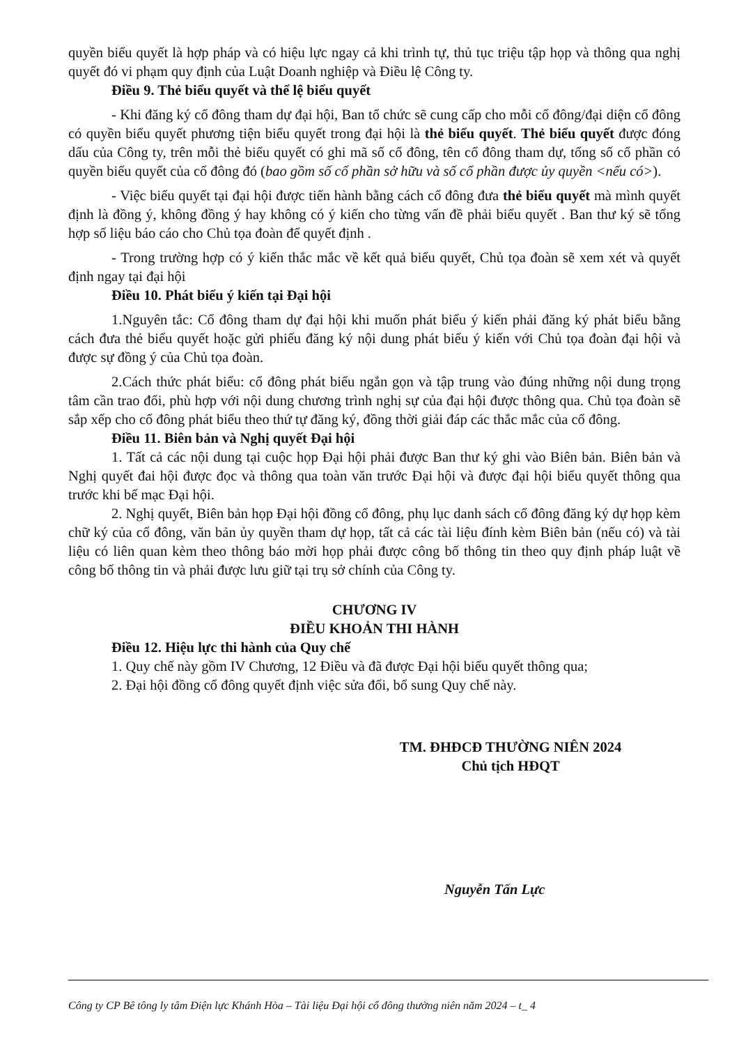quyền biểu quyết là hợp pháp và có hiệu lực ngay cả khi trình tự, thủ tục triệu tập họp và thông qua nghị quyết đó vi phạm quy định của Luật Doanh nghiệp và Điều lệ Công ty.
Điều 9. Thẻ biểu quyết và thể lệ biểu quyết
- Khi đăng ký cổ đông tham dự đại hội, Ban tổ chức sẽ cung cấp cho mỗi cổ đông/đại diện cổ đông có quyền biểu quyết phương tiện biểu quyết trong đại hội là thẻ biểu quyết. Thẻ biểu quyết được đóng dấu của Công ty, trên mỗi thẻ biểu quyết có ghi mã số cổ đông, tên cổ đông tham dự, tổng số cổ phần có quyền biểu quyết của cổ đông đó (bao gồm số cổ phần sở hữu và số cổ phần được ủy quyền <nếu có>).
- Việc biểu quyết tại đại hội được tiến hành bằng cách cổ đông đưa thẻ biểu quyết mà mình quyết định là đồng ý, không đồng ý hay không có ý kiến cho từng vấn đề phải biểu quyết . Ban thư ký sẽ tổng hợp số liệu báo cáo cho Chủ tọa đoàn để quyết định .
- Trong trường hợp có ý kiến thắc mắc về kết quả biểu quyết, Chủ tọa đoàn sẽ xem xét và quyết định ngay tại đại hội
Điều 10. Phát biểu ý kiến tại Đại hội
1.Nguyên tắc: Cổ đông tham dự đại hội khi muốn phát biểu ý kiến phải đăng ký phát biểu bằng cách đưa thẻ biểu quyết hoặc gửi phiếu đăng ký nội dung phát biểu ý kiến với Chủ tọa đoàn đại hội và được sự đồng ý của Chủ tọa đoàn.
2.Cách thức phát biểu: cổ đông phát biểu ngắn gọn và tập trung vào đúng những nội dung trọng tâm cần trao đổi, phù hợp với nội dung chương trình nghị sự của đại hội được thông qua. Chủ tọa đoàn sẽ sắp xếp cho cổ đông phát biểu theo thứ tự đăng ký, đồng thời giải đáp các thắc mắc của cổ đông.
Điều 11. Biên bản và Nghị quyết Đại hội
1. Tất cả các nội dung tại cuộc họp Đại hội phải được Ban thư ký ghi vào Biên bản. Biên bản và Nghị quyết đai hội được đọc và thông qua toàn văn trước Đại hội và được đại hội biểu quyết thông qua trước khi bế mạc Đại hội.
2. Nghị quyết, Biên bản họp Đại hội đồng cổ đông, phụ lục danh sách cổ đông đăng ký dự họp kèm chữ ký của cổ đông, văn bản ủy quyền tham dự họp, tất cả các tài liệu đính kèm Biên bản (nếu có) và tài liệu có liên quan kèm theo thông báo mời họp phải được công bố thông tin theo quy định pháp luật về công bố thông tin và phải được lưu giữ tại trụ sở chính của Công ty.
CHƯƠNG IV
ĐIỀU KHOẢN THI HÀNH
Điều 12. Hiệu lực thi hành của Quy chế
1. Quy chế này gồm IV Chương, 12 Điều và đã được Đại hội biểu quyết thông qua;
2. Đại hội đồng cổ đông quyết định việc sửa đổi, bổ sung Quy chế này.
TM. ĐHĐCĐ THƯỜNG NIÊN 2024
Chủ tịch HĐQT
Nguyễn Tấn Lực
Công ty CP Bê tông ly tâm Điện lực Khánh Hòa – Tài liệu Đại hội cổ đông thường niên năm 2024 – t_ 4